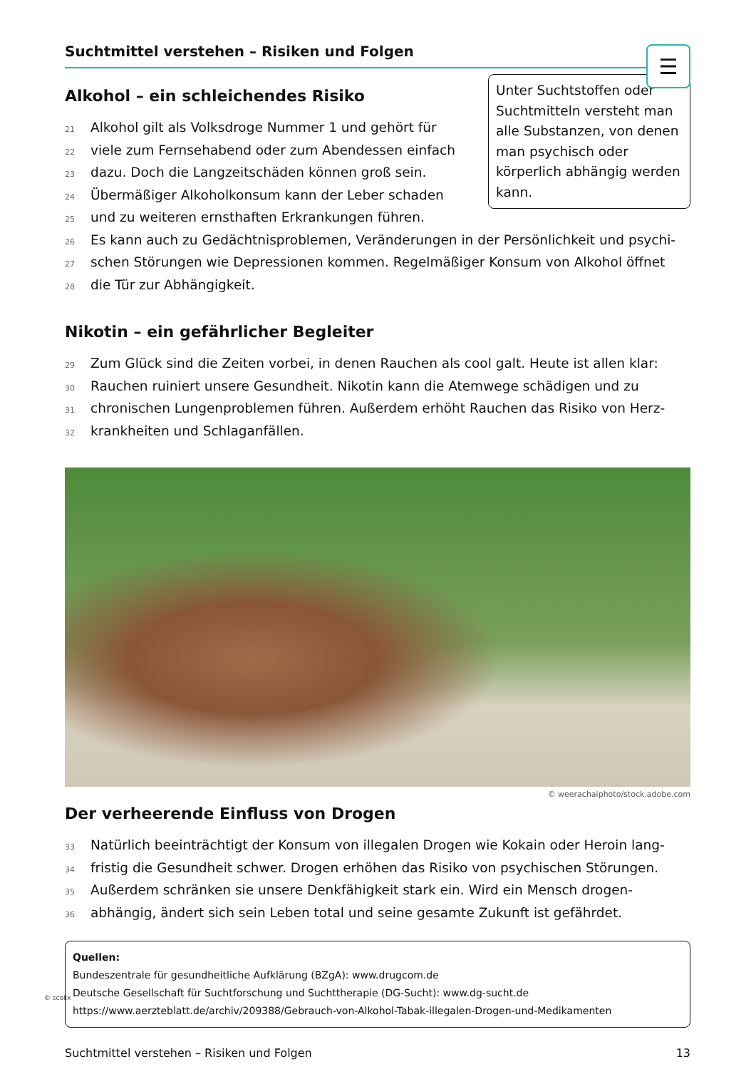Suchtmittel verstehen – Risiken und Folgen
☰
Unter Suchtstoffen oder Suchtmitteln versteht man alle Substanzen, von denen man psychisch oder körperlich abhängig werden kann.
Alkohol – ein schleichendes Risiko
21 Alkohol gilt als Volksdroge Nummer 1 und gehört für
22 viele zum Fernsehabend oder zum Abendessen einfach
23 dazu. Doch die Langzeitschäden können groß sein.
24 Übermäßiger Alkoholkonsum kann der Leber schaden
25 und zu weiteren ernsthaften Erkrankungen führen.
26 Es kann auch zu Gedächtnisproblemen, Veränderungen in der Persönlichkeit und psychi-
27 schen Störungen wie Depressionen kommen. Regelmäßiger Konsum von Alkohol öffnet
28 die Tür zur Abhängigkeit.
Nikotin – ein gefährlicher Begleiter
29 Zum Glück sind die Zeiten vorbei, in denen Rauchen als cool galt. Heute ist allen klar:
30 Rauchen ruiniert unsere Gesundheit. Nikotin kann die Atemwege schädigen und zu
31 chronischen Lungenproblemen führen. Außerdem erhöht Rauchen das Risiko von Herz-
32 krankheiten und Schlaganfällen.
© weerachaiphoto/stock.adobe.com
Der verheerende Einfluss von Drogen
33 Natürlich beeinträchtigt der Konsum von illegalen Drogen wie Kokain oder Heroin lang-
34 fristig die Gesundheit schwer. Drogen erhöhen das Risiko von psychischen Störungen.
35 Außerdem schränken sie unsere Denkfähigkeit stark ein. Wird ein Mensch drogen-
36 abhängig, ändert sich sein Leben total und seine gesamte Zukunft ist gefährdet.
Quellen:
Bundeszentrale für gesundheitliche Aufklärung (BZgA): www.drugcom.de
Deutsche Gesellschaft für Suchtforschung und Suchttherapie (DG-Sucht): www.dg-sucht.de
https://www.aerzteblatt.de/archiv/209388/Gebrauch-von-Alkohol-Tabak-illegalen-Drogen-und-Medikamenten
Suchtmittel verstehen – Risiken und Folgen 13
© scolix